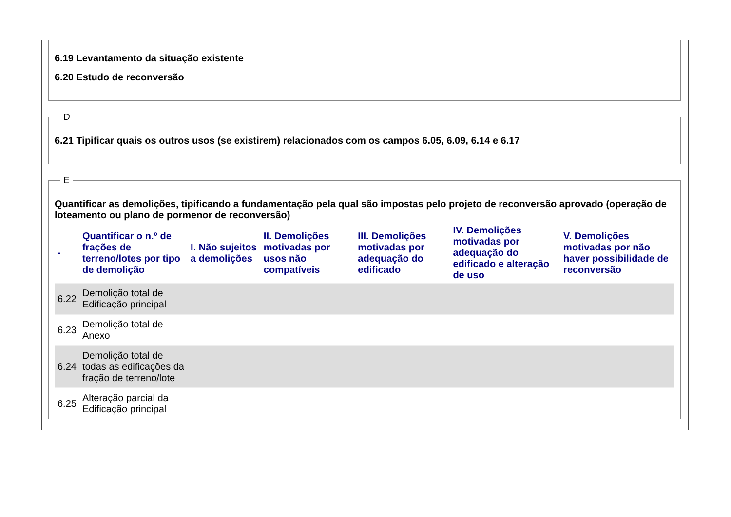6.19 Levantamento da situação existente
6.20 Estudo de reconversão
D
6.21 Tipificar quais os outros usos (se existirem) relacionados com os campos 6.05, 6.09, 6.14 e 6.17
E
Quantificar as demolições, tipificando a fundamentação pela qual são impostas pelo projeto de reconversão aprovado (operação de loteamento ou plano de pormenor de reconversão)
| - | Quantificar o n.º de frações de terreno/lotes por tipo de demolição | I. Não sujeitos a demolições | II. Demolições motivadas por usos não compatíveis | III. Demolições motivadas por adequação do edificado | IV. Demolições motivadas por adequação do edificado e alteração de uso | V. Demolições motivadas por não haver possibilidade de reconversão |
| --- | --- | --- | --- | --- | --- | --- |
| 6.22 | Demolição total de Edificação principal | | | | | |
| 6.23 | Demolição total de Anexo | | | | | |
| 6.24 | Demolição total de todas as edificações da fração de terreno/lote | | | | | |
| 6.25 | Alteração parcial da Edificação principal | | | | | |